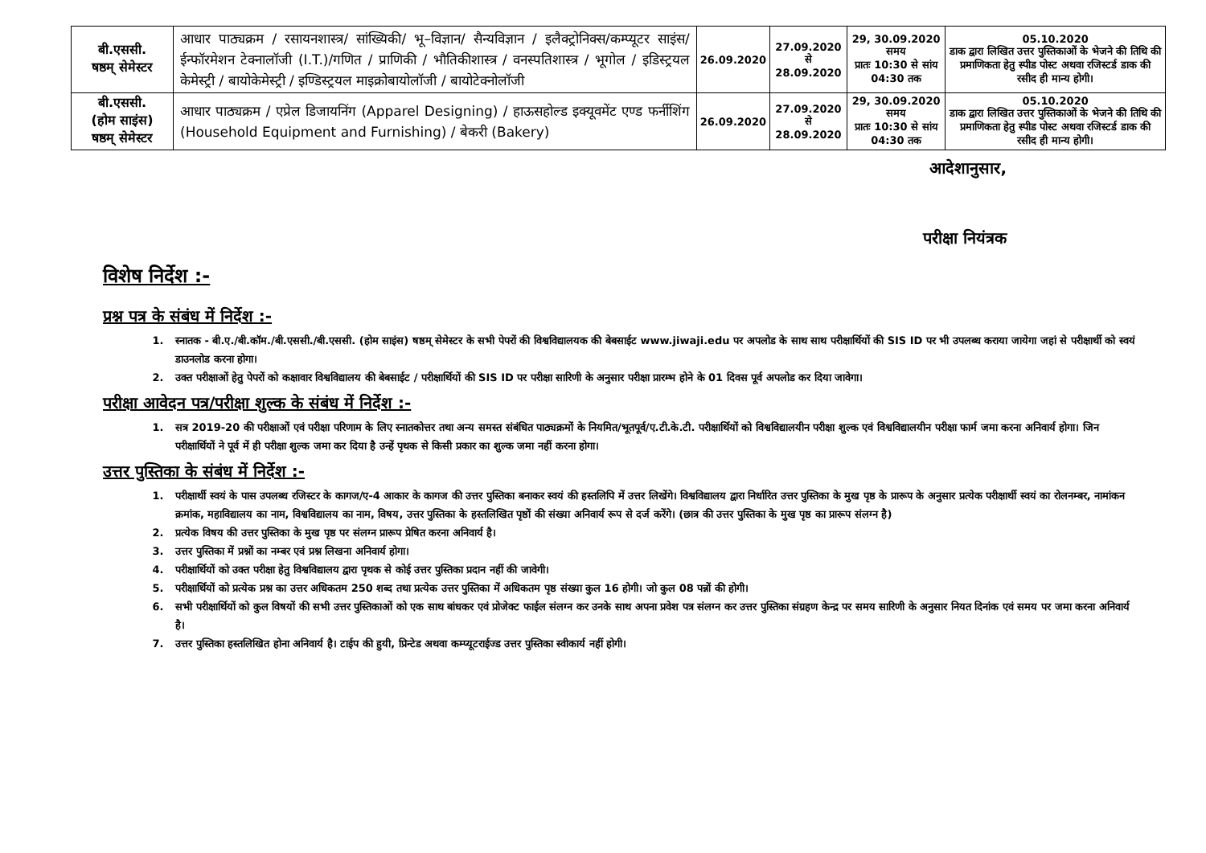| बी.एससी. षष्ठम् सेमेस्टर | आधार पाठ्यक्रम / रसायनशास्त्र/ सांख्यिकी/ भू–विज्ञान/ सैन्यविज्ञान / इलैक्ट्रोनिक्स/कम्प्यूटर साइंस/ईन्फॉरमेशन टेक्नालॉजी (I.T.)/गणित / प्राणिकी / भौतिकीशास्त्र / वनस्पतिशास्त्र / भूगोल / इडिस्ट्रयल केमेस्ट्री / बायोकेमेस्ट्री / इण्डिस्ट्रयल माइक्रोबायोलॉजी / बायोटेक्नोलॉजी | 26.09.2020 | 27.09.2020 से 28.09.2020 | 29, 30.09.2020 समय प्रातः 10:30 से सांय 04:30 तक | 05.10.2020 डाक द्वारा लिखित उत्तर पुस्तिकाओं के भेजने की तिथि की प्रमाणिकता हेतु स्पीड पोस्ट अथवा रजिस्टर्ड डाक की रसीद ही मान्य होगी। |
| बी.एससी. (होम साइंस) षष्ठम् सेमेस्टर | आधार पाठ्यक्रम / एप्रेल डिजायनिंग (Apparel Designing) / हाऊसहोल्ड इक्यूवमेंट एण्ड फर्नीशिंग (Household Equipment and Furnishing) / बेकरी (Bakery) | 26.09.2020 | 27.09.2020 से 28.09.2020 | 29, 30.09.2020 समय प्रातः 10:30 से सांय 04:30 तक | 05.10.2020 डाक द्वारा लिखित उत्तर पुस्तिकाओं के भेजने की तिथि की प्रमाणिकता हेतु स्पीड पोस्ट अथवा रजिस्टर्ड डाक की रसीद ही मान्य होगी। |
आदेशानुसार,
परीक्षा नियंत्रक
विशेष निर्देश :-
प्रश्न पत्र के संबंध में निर्देश :-
1. स्नातक - बी.ए./बी.कॉम./बी.एससी./बी.एससी. (होम साइंस) षष्ठम् सेमेस्टर के सभी पेपरों की विश्वविद्यालयक की बेबसाईट www.jiwaji.edu पर अपलोड के साथ साथ परीक्षार्थियों की SIS ID पर भी उपलब्ध कराया जायेगा जहां से परीक्षार्थी को स्वयं डाउनलोड करना होगा।
2. उक्त परीक्षाओं हेतु पेपरों को कक्षावार विश्वविद्यालय की बेबसाईट / परीक्षार्थियों की SIS ID पर परीक्षा सारिणी के अनुसार परीक्षा प्रारम्भ होने के 01 दिवस पूर्व अपलोड कर दिया जावेगा।
परीक्षा आवेदन पत्र/परीक्षा शुल्क के संबंध में निर्देश :-
1. सत्र 2019-20 की परीक्षाओं एवं परीक्षा परिणाम के लिए स्नातकोत्तर तथा अन्य समस्त संबंधित पाठ्यक्रमों के नियमित/भूतपूर्व/ए.टी.के.टी. परीक्षार्थियों को विश्वविद्यालयीन परीक्षा शुल्क एवं विश्वविद्यालयीन परीक्षा फार्म जमा करना अनिवार्य होगा। जिन परीक्षार्थियों ने पूर्व में ही परीक्षा शुल्क जमा कर दिया है उन्हें पृथक से किसी प्रकार का शुल्क जमा नहीं करना होगा।
उत्तर पुस्तिका के संबंध में निर्देश :-
1. परीक्षार्थी स्वयं के पास उपलब्ध रजिस्टर के कागज/ए-4 आकार के कागज की उत्तर पुस्तिका बनाकर स्वयं की हस्तलिपि में उत्तर लिखेंगे। विश्वविद्यालय द्वारा निर्धारित उत्तर पुस्तिका के मुख पृष्ठ के प्रारूप के अनुसार प्रत्येक परीक्षार्थी स्वयं का रोलनम्बर, नामांकन क्रमांक, महाविद्यालय का नाम, विश्वविद्यालय का नाम, विषय, उत्तर पुस्तिका के हस्तलिखित पृष्ठों की संख्या अनिवार्य रूप से दर्ज करेंगे। (छात्र की उत्तर पुस्तिका के मुख पृष्ठ का प्रारूप संलग्न है)
2. प्रत्येक विषय की उत्तर पुस्तिका के मुख पृष्ठ पर संलग्न प्रारूप प्रेषित करना अनिवार्य है।
3. उत्तर पुस्तिका में प्रश्नों का नम्बर एवं प्रश्न लिखना अनिवार्य होगा।
4. परीक्षार्थियों को उक्त परीक्षा हेतु विश्वविद्यालय द्वारा पृथक से कोई उत्तर पुस्तिका प्रदान नहीं की जावेगी।
5. परीक्षार्थियों को प्रत्येक प्रश्न का उत्तर अधिकतम 250 शब्द तथा प्रत्येक उत्तर पुस्तिका में अधिकतम पृष्ठ संख्या कुल 16 होगी। जो कुल 08 पन्नों की होगी।
6. सभी परीक्षार्थियों को कुल विषयों की सभी उत्तर पुस्तिकाओं को एक साथ बांधकर एवं प्रोजेक्ट फाईल संलग्न कर उनके साथ अपना प्रवेश पत्र संलग्न कर उत्तर पुस्तिका संग्रहण केन्द्र पर समय सारिणी के अनुसार नियत दिनांक एवं समय पर जमा करना अनिवार्य है।
7. उत्तर पुस्तिका हस्तलिखित होना अनिवार्य है। टाईप की हुयी, प्रिन्टेड अथवा कम्प्यूटराईज्ड उत्तर पुस्तिका स्वीकार्य नहीं होगी।